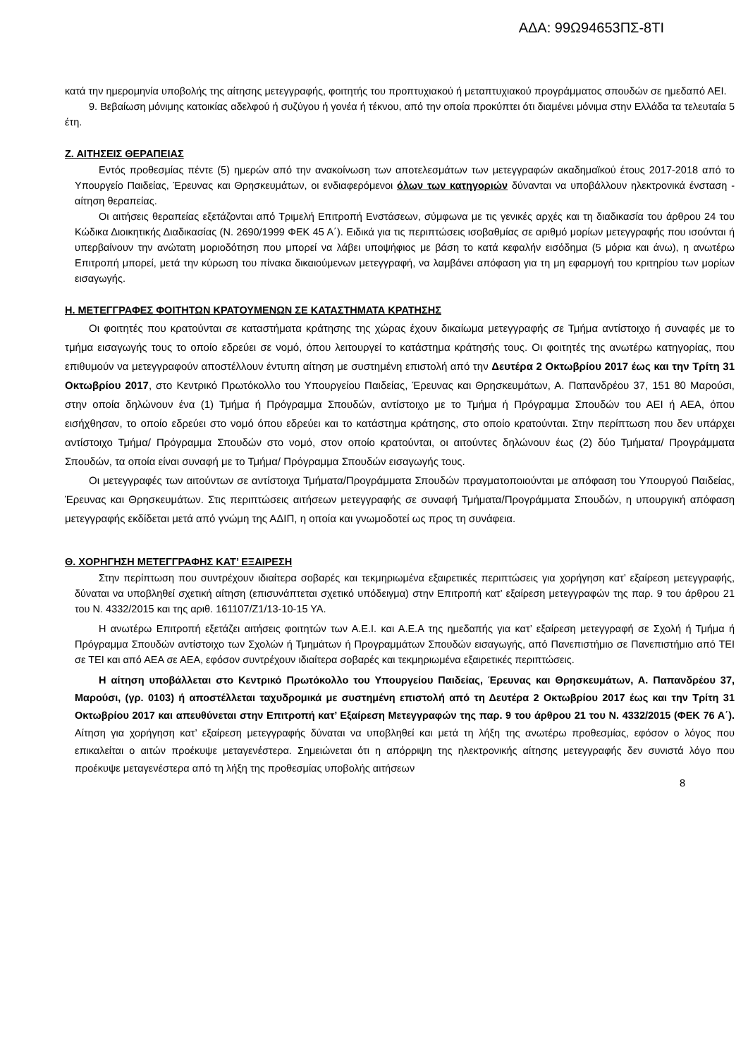ΑΔΑ: 99Ω94653ΠΣ-8ΤΙ
κατά την ημερομηνία υποβολής της αίτησης μετεγγραφής, φοιτητής του προπτυχιακού ή μεταπτυχιακού προγράμματος σπουδών σε ημεδαπό ΑΕΙ.
9. Βεβαίωση μόνιμης κατοικίας αδελφού ή συζύγου ή γονέα ή τέκνου, από την οποία προκύπτει ότι διαμένει μόνιμα στην Ελλάδα τα τελευταία 5 έτη.
Ζ. ΑΙΤΗΣΕΙΣ ΘΕΡΑΠΕΙΑΣ
Εντός προθεσμίας πέντε (5) ημερών από την ανακοίνωση των αποτελεσμάτων των μετεγγραφών ακαδημαϊκού έτους 2017-2018 από το Υπουργείο Παιδείας, Έρευνας και Θρησκευμάτων, οι ενδιαφερόμενοι όλων των κατηγοριών δύνανται να υποβάλλουν ηλεκτρονικά ένσταση - αίτηση θεραπείας.
Οι αιτήσεις θεραπείας εξετάζονται από Τριμελή Επιτροπή Ενστάσεων, σύμφωνα με τις γενικές αρχές και τη διαδικασία του άρθρου 24 του Κώδικα Διοικητικής Διαδικασίας (Ν. 2690/1999 ΦΕΚ 45 Α΄). Ειδικά για τις περιπτώσεις ισοβαθμίας σε αριθμό μορίων μετεγγραφής που ισούνται ή υπερβαίνουν την ανώτατη μοριοδότηση που μπορεί να λάβει υποψήφιος με βάση το κατά κεφαλήν εισόδημα (5 μόρια και άνω), η ανωτέρω Επιτροπή μπορεί, μετά την κύρωση του πίνακα δικαιούμενων μετεγγραφή, να λαμβάνει απόφαση για τη μη εφαρμογή του κριτηρίου των μορίων εισαγωγής.
Η. ΜΕΤΕΓΓΡΑΦΕΣ ΦΟΙΤΗΤΩΝ ΚΡΑΤΟΥΜΕΝΩΝ ΣΕ ΚΑΤΑΣΤΗΜΑΤΑ ΚΡΑΤΗΣΗΣ
Οι φοιτητές που κρατούνται σε καταστήματα κράτησης της χώρας έχουν δικαίωμα μετεγγραφής σε Τμήμα αντίστοιχο ή συναφές με το τμήμα εισαγωγής τους το οποίο εδρεύει σε νομό, όπου λειτουργεί το κατάστημα κράτησής τους. Οι φοιτητές της ανωτέρω κατηγορίας, που επιθυμούν να μετεγγραφούν αποστέλλουν έντυπη αίτηση με συστημένη επιστολή από την Δευτέρα 2 Οκτωβρίου 2017 έως και την Τρίτη 31 Οκτωβρίου 2017, στο Κεντρικό Πρωτόκολλο του Υπουργείου Παιδείας, Έρευνας και Θρησκευμάτων, Α. Παπανδρέου 37, 151 80 Μαρούσι, στην οποία δηλώνουν ένα (1) Τμήμα ή Πρόγραμμα Σπουδών, αντίστοιχο με το Τμήμα ή Πρόγραμμα Σπουδών του ΑΕΙ ή ΑΕΑ, όπου εισήχθησαν, το οποίο εδρεύει στο νομό όπου εδρεύει και το κατάστημα κράτησης, στο οποίο κρατούνται. Στην περίπτωση που δεν υπάρχει αντίστοιχο Τμήμα/ Πρόγραμμα Σπουδών στο νομό, στον οποίο κρατούνται, οι αιτούντες δηλώνουν έως (2) δύο Τμήματα/ Προγράμματα Σπουδών, τα οποία είναι συναφή με το Τμήμα/ Πρόγραμμα Σπουδών εισαγωγής τους.
Οι μετεγγραφές των αιτούντων σε αντίστοιχα Τμήματα/Προγράμματα Σπουδών πραγματοποιούνται με απόφαση του Υπουργού Παιδείας, Έρευνας και Θρησκευμάτων. Στις περιπτώσεις αιτήσεων μετεγγραφής σε συναφή Τμήματα/Προγράμματα Σπουδών, η υπουργική απόφαση μετεγγραφής εκδίδεται μετά από γνώμη της ΑΔΙΠ, η οποία και γνωμοδοτεί ως προς τη συνάφεια.
Θ. ΧΟΡΗΓΗΣΗ ΜΕΤΕΓΓΡΑΦΗΣ ΚΑΤ’ ΕΞΑΙΡΕΣΗ
Στην περίπτωση που συντρέχουν ιδιαίτερα σοβαρές και τεκμηριωμένα εξαιρετικές περιπτώσεις για χορήγηση κατ’ εξαίρεση μετεγγραφής, δύναται να υποβληθεί σχετική αίτηση (επισυνάπτεται σχετικό υπόδειγμα) στην Επιτροπή κατ’ εξαίρεση μετεγγραφών της παρ. 9 του άρθρου 21 του Ν. 4332/2015 και της αριθ. 161107/Ζ1/13-10-15 ΥΑ.
Η ανωτέρω Επιτροπή εξετάζει αιτήσεις φοιτητών των Α.Ε.Ι. και Α.Ε.Α της ημεδαπής για κατ’ εξαίρεση μετεγγραφή σε Σχολή ή Τμήμα ή Πρόγραμμα Σπουδών αντίστοιχο των Σχολών ή Τμημάτων ή Προγραμμάτων Σπουδών εισαγωγής, από Πανεπιστήμιο σε Πανεπιστήμιο από ΤΕΙ σε ΤΕΙ και από ΑΕΑ σε ΑΕΑ, εφόσον συντρέχουν ιδιαίτερα σοβαρές και τεκμηριωμένα εξαιρετικές περιπτώσεις.
Η αίτηση υποβάλλεται στο Κεντρικό Πρωτόκολλο του Υπουργείου Παιδείας, Έρευνας και Θρησκευμάτων, Α. Παπανδρέου 37, Μαρούσι, (γρ. 0103) ή αποστέλλεται ταχυδρομικά με συστημένη επιστολή από τη Δευτέρα 2 Οκτωβρίου 2017 έως και την Τρίτη 31 Οκτωβρίου 2017 και απευθύνεται στην Επιτροπή κατ’ Εξαίρεση Μετεγγραφών της παρ. 9 του άρθρου 21 του Ν. 4332/2015 (ΦΕΚ 76 Α΄). Αίτηση για χορήγηση κατ’ εξαίρεση μετεγγραφής δύναται να υποβληθεί και μετά τη λήξη της ανωτέρω προθεσμίας, εφόσον ο λόγος που επικαλείται ο αιτών προέκυψε μεταγενέστερα. Σημειώνεται ότι η απόρριψη της ηλεκτρονικής αίτησης μετεγγραφής δεν συνιστά λόγο που προέκυψε μεταγενέστερα από τη λήξη της προθεσμίας υποβολής αιτήσεων
8